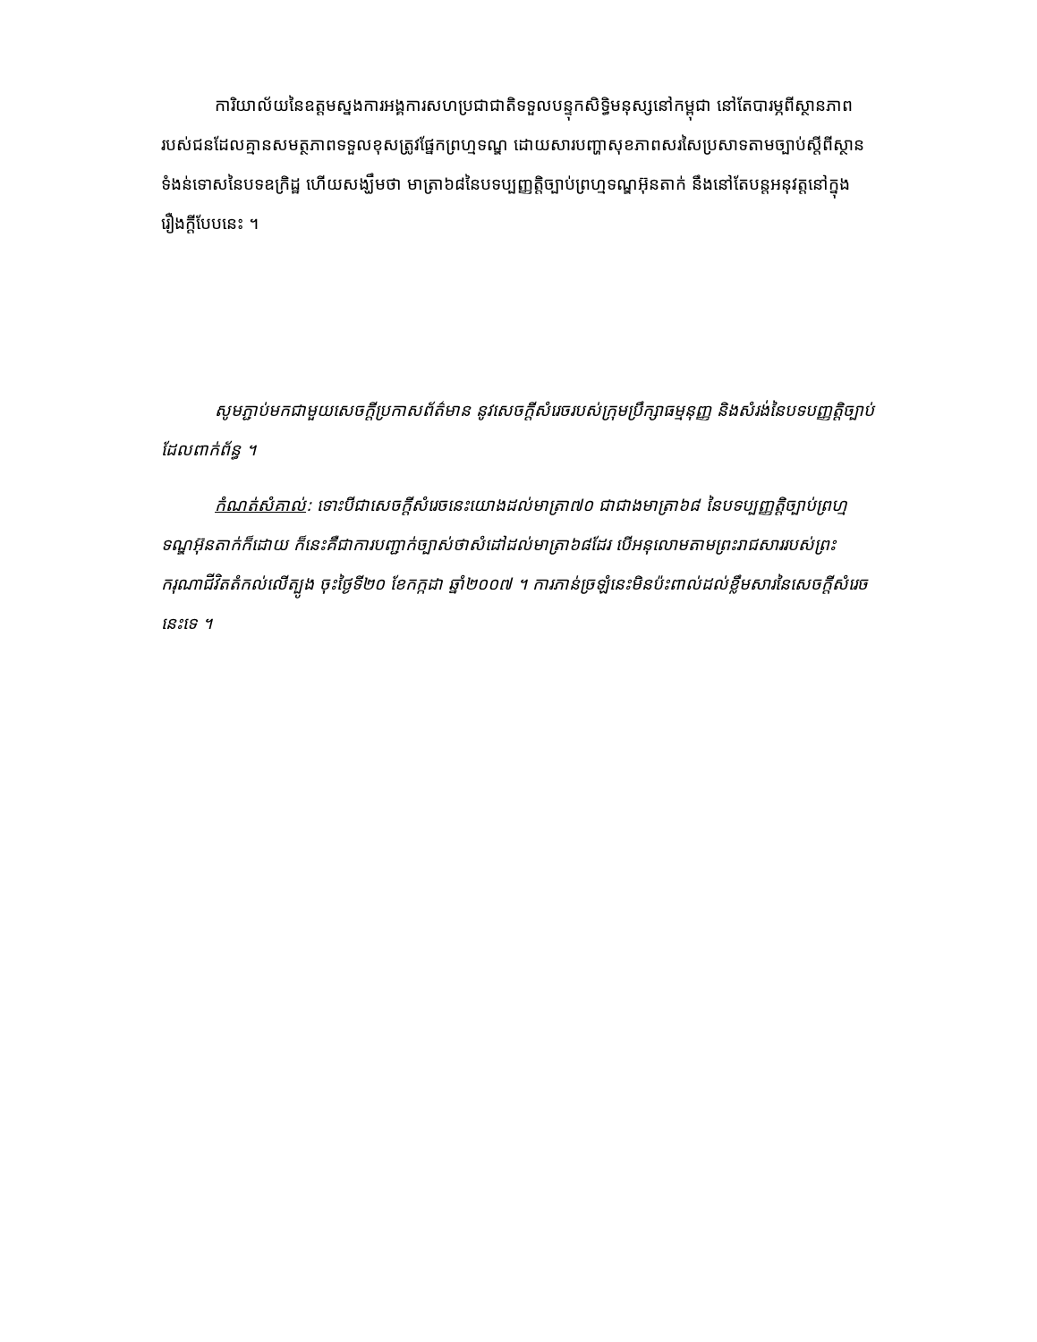ការិយាល័យនៃឧត្តមស្នងការអង្គការសហប្រជាជាតិទទួលបន្ទុកសិទ្ធិមនុស្សនៅកម្ពុជា នៅតែបារម្ភពីស្ថានភាពរបស់ជនដែលគ្មានសមត្ថភាពទទួលខុសត្រូវផ្នែកព្រហ្មទណ្ឌ ដោយសារបញ្ហាសុខភាពសរសៃប្រសាទតាមច្បាប់ស្តីពីស្ថានទំងន់ទោសនៃបទឧក្រិដ្ឋ ហើយសង្ឃឹមថា មាត្រា៦៨នៃបទប្បញ្ញត្តិច្បាប់ព្រហ្មទណ្ឌអ៊ុនតាក់ នឹងនៅតែបន្តអនុវត្តនៅក្នុងរឿងក្តីបែបនេះ ។
សូមភ្ជាប់មកជាមួយសេចក្តីប្រកាសព័ត៌មាន នូវសេចក្តីសំរេចរបស់ក្រុមប្រឹក្សាធម្មនុញ្ញ និងសំរង់នៃបទបញ្ញត្តិច្បាប់ដែលពាក់ព័ន្ធ ។
កំណត់សំគាល់: ទោះបីជាសេចក្តីសំរេចនេះយោងដល់មាត្រា៧០ ជាជាងមាត្រា៦៨ នៃបទប្បញ្ញត្តិច្បាប់ព្រហ្មទណ្ឌអ៊ុនតាក់ក៏ដោយ ក៏នេះគឺជាការបញ្ជាក់ច្បាស់ថាសំដៅដល់មាត្រា៦៨ដែរ បើអនុលោមតាមព្រះរាជសាររបស់ព្រះករុណាជីវិតតំកល់លើត្បូង ចុះថ្ងៃទី២០ ខែកក្កដា ឆ្នាំ២០០៧ ។ ការភាន់ច្រឡំនេះមិនប៉ះពាល់ដល់ខ្លឹមសារនៃសេចក្តីសំរេចនេះទេ ។